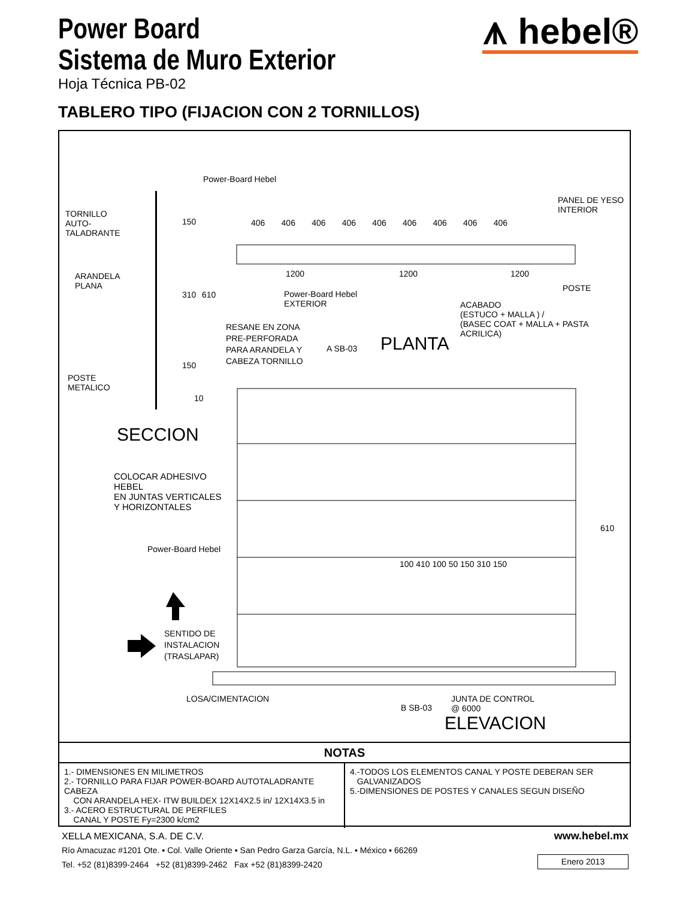Power Board
Sistema de Muro Exterior
Hoja Técnica PB-02
⩚ hebel®
TABLERO TIPO (FIJACION CON 2 TORNILLOS)
Power-Board Hebel
TORNILLO
AUTO-
TALADRANTE
ARANDELA
PLANA
POSTE
METALICO
150
310 610
150
10
406 406 406 406 406 406 406 406 406
PANEL DE YESO
INTERIOR
1200 1200 1200
POSTE
Power-Board Hebel
EXTERIOR
ACABADO
(ESTUCO + MALLA ) /
(BASEC COAT + MALLA + PASTA ACRILICA)
RESANE EN ZONA
PRE-PERFORADA
PARA ARANDELA Y
CABEZA TORNILLO
A SB-03 PLANTA
SECCION
COLOCAR ADHESIVO
HEBEL
EN JUNTAS VERTICALES
Y HORIZONTALES
Power-Board Hebel
610
100 410 100 50 150 310 150
SENTIDO DE
INSTALACION
(TRASLAPAR)
LOSA/CIMENTACION
B SB-03
JUNTA DE CONTROL
@ 6000
ELEVACION
NOTAS
1.- DIMENSIONES EN MILIMETROS
2.- TORNILLO PARA FIJAR POWER-BOARD AUTOTALADRANTE CABEZA
CON ARANDELA HEX- ITW BUILDEX 12X14X2.5 in/ 12X14X3.5 in
3.- ACERO ESTRUCTURAL DE PERFILES
CANAL Y POSTE Fy=2300 k/cm2
4.-TODOS LOS ELEMENTOS CANAL Y POSTE DEBERAN SER
GALVANIZADOS
5.-DIMENSIONES DE POSTES Y CANALES SEGUN DISEÑO
XELLA MEXICANA, S.A. DE C.V.
Río Amacuzac #1201 Ote. ▪ Col. Valle Oriente ▪ San Pedro Garza García, N.L. ▪ México ▪ 66269
Tel. +52 (81)8399-2464 +52 (81)8399-2462 Fax +52 (81)8399-2420
www.hebel.mx
Enero 2013